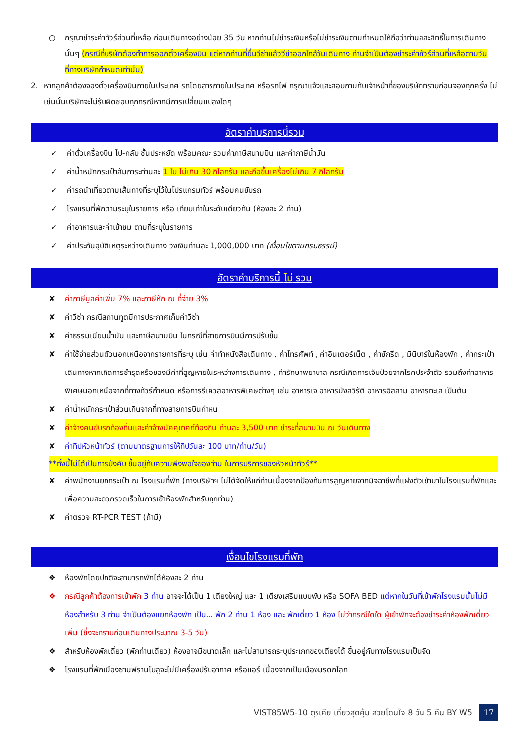○ กรุณาชำระค่าทัวร์ส่วนที่เหลือ ก่อนเดินทางอย่างน้อย 35 วัน หากท่านไม่ชำระเงินหรือไม่ชำระเงินตามกำหนดให้ถือว่าท่านสละสิทธิ์ในการเดินทางนั้นๆ (กรณีที่บริษัทต้องทำการออกตั๋วเครื่องบิน แต่หากท่านที่ยื่นวีซ่าแล้ววีซ่าออกใกล้วันเดินทาง ท่านจำเป็นต้องชำระค่าทัวร์ส่วนที่เหลือตามวันที่ทางบริษัทกำหนดเท่านั้น)
2. หากลูกค้าต้องจองตั๋วเครื่องบินภายในประเทศ รถโดยสารภายในประเทศ หรือรถไฟ กรุณาแจ้งและสอบถามกับเจ้าหน้าที่ของบริษัททราบก่อนจองทุกครั้ง ไม่เช่นนั้นบริษัทจะไม่รับผิดชอบทุกกรณีหากมีการเปลี่ยนแปลงใดๆ
อัตราค่าบริการนี้รวม
✓ ค่าตั๋วเครื่องบิน ไป-กลับ ชั้นประหยัด พร้อมคณะ รวมค่าภาษีสนามบิน และค่าภาษีน้ำมัน
✓ ค่าน้ำหนักกระเป๋าสัมภาระท่านละ 1 ใบ ไม่เกิน 30 กิโลกรัม และถือขึ้นเครื่องไม่เกิน 7 กิโลกรัม
✓ ค่ารถนำเที่ยวตามเส้นทางที่ระบุไว้ในโปรแกรมทัวร์ พร้อมคนขับรถ
✓ โรงแรมที่พักตามระบุในรายการ หรือ เทียบเท่าในระดับเดียวกัน (ห้องละ 2 ท่าน)
✓ ค่าอาหารและค่าเข้าชม ตามที่ระบุในรายการ
✓ ค่าประกันอุบัติเหตุระหว่างเดินทาง วงเงินท่านละ 1,000,000 บาท (เงื่อนไขตามกรมธรรม์)
อัตราค่าบริการนี้ ไม่ รวม
✘ ค่าภาษีมูลค่าเพิ่ม 7% และภาษีหัก ณ ที่จ่าย 3%
✘ ค่าวีซ่า กรณีสถานทูตมีการประกาศเก็บค่าวีซ่า
✘ ค่าธรรมเนียมน้ำมัน และภาษีสนามบิน ในกรณีที่สายการบินมีการปรับขึ้น
✘ ค่าใช้จ่ายส่วนตัวนอกเหนือจากรายการที่ระบุ เช่น ค่าทำหนังสือเดินทาง , ค่าโทรศัพท์ , ค่าอินเตอร์เน็ต , ค่าซักรีด , มินิบาร์ในห้องพัก , ค่ากระเป๋าเดินทางหากเกิดการชำรุดหรือของมีค่าที่สูญหายในระหว่างการเดินทาง , ค่ารักษาพยาบาล กรณีเกิดการเจ็บป่วยจากโรคประจำตัว รวมถึงค่าอาหารพิเศษนอกเหนือจากที่ทางทัวร์กำหนด หรือการรีเควสอาหารพิเศษต่างๆ เช่น อาหารเจ อาหารมังสวิรัติ อาหารอิสลาม อาหารทะเล เป็นต้น
✘ ค่าน้ำหนักกระเป๋าส่วนเกินจากที่ทางสายการบินกำหน
✘ ค่าจ้างคนขับรถท้องถิ่นและค่าจ้างมัคคุเทศก์ท้องถิ่น ท่านละ 3,500 บาท ชำระที่สนามบิน ณ วันเดินทาง
✘ ค่าทิปหัวหน้าทัวร์ (ตามมาตรฐานการให้ทิปวันละ 100 บาท/ท่าน/วัน)
**ทั้งนี้ไม่ได้เป็นการบังคับ ขึ้นอยู่กับความพึงพอใจของท่าน ในการบริการของหัวหน้าทัวร์**
✘ ค่าพนักงานยกกระเป๋า ณ โรงแรมที่พัก (ทางบริษัทฯ ไม่ได้จัดให้แก่ท่านเนื่องจากป้องกันการสูญหายจากมิจฉาชีพที่แฝงตัวเข้ามาในโรงแรมที่พักและเพื่อความสะดวกรวดเร็วในการเข้าห้องพักสำหรับทุกท่าน)
✘ ค่าตรวจ RT-PCR TEST (ถ้ามี)
เงื่อนไขโรงแรมที่พัก
❖ ห้องพักโดยปกติจะสามารถพักได้ห้องละ 2 ท่าน
❖ กรณีลูกค้าต้องการเข้าพัก 3 ท่าน อาจจะได้เป็น 1 เตียงใหญ่ และ 1 เตียงเสริมแบบพับ หรือ SOFA BED แต่หากในวันที่เข้าพักโรงแรมนั้นไม่มีห้องสำหรับ 3 ท่าน จำเป็นต้องแยกห้องพัก เป็น... พัก 2 ท่าน 1 ห้อง และ พักเดี่ยว 1 ห้อง ไม่ว่ากรณีใดใด ผู้เข้าพักจะต้องชำระค่าห้องพักเดี่ยวเพิ่ม (ซึ่งจะทราบก่อนเดินทางประมาณ 3-5 วัน)
❖ สำหรับห้องพักเดี่ยว (พักท่านเดียว) ห้องอาจมีขนาดเล็ก และไม่สามารถระบุประเภทของเตียงได้ ขึ้นอยู่กับทางโรงแรมเป็นจัด
❖ โรงแรมที่พักเมืองซานฟรานโบลูจะไม่มีเครื่องปรับอากาศ หรือแอร์ เนื่องจากเป็นเมืองมรดกโลก
VIST85W5-10 ตุรเคีย เที่ยวสุดคุ้ม สวยโดนใจ 8 วัน 5 คืน BY W5 17